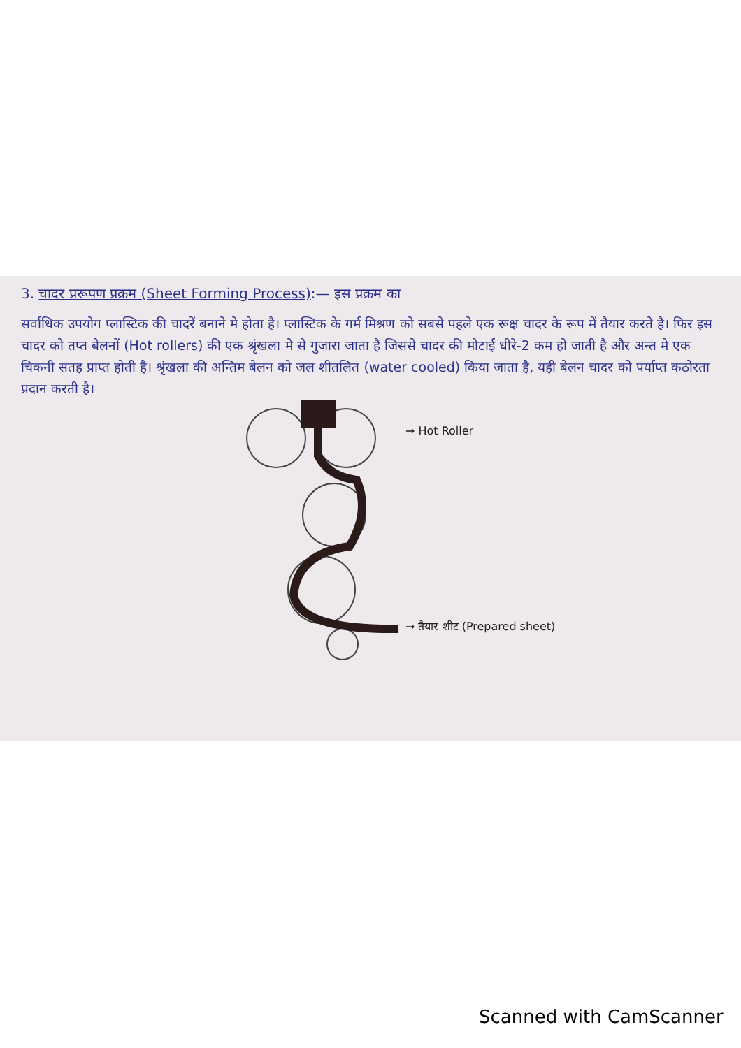3. चादर प्ररूपण प्रक्रम (Sheet Forming Process):— इस प्रक्रम का
सर्वाधिक उपयोग प्लास्टिक की चादरें बनाने मे होता है। प्लास्टिक के गर्म मिश्रण को सबसे पहले एक रूक्ष चादर के रूप में तैयार करते है। फिर इस चादर को तप्त बेलनों (Hot rollers) की एक श्रृंखला मे से गुजारा जाता है जिससे चादर की मोटाई धीरे-2 कम हो जाती है और अन्त मे एक चिकनी सतह प्राप्त होती है। श्रृंखला की अन्तिम बेलन को जल शीतलित (water cooled) किया जाता है, यही बेलन चादर को पर्याप्त कठोरता प्रदान करती है।
→ Hot Roller
→ तैयार शीट (Prepared sheet)
Scanned with CamScanner